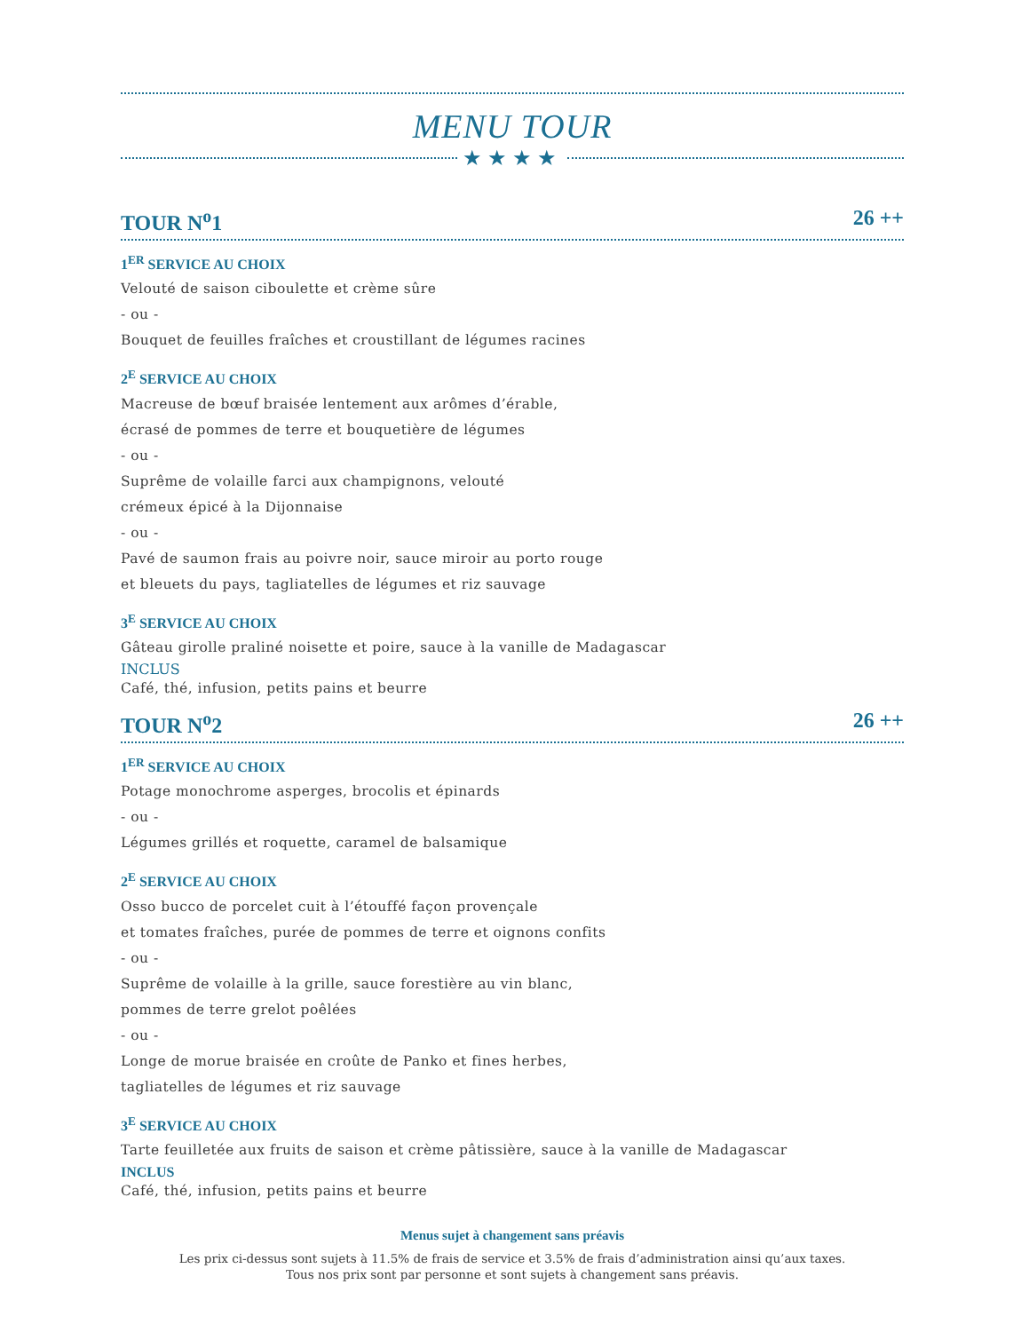MENU TOUR
★★★★
TOUR N<sup>o</sup>1 26 ++
1<sup>ER</sup> SERVICE AU CHOIX
Velouté de saison ciboulette et crème sûre
- ou -
Bouquet de feuilles fraîches et croustillant de légumes racines
2<sup>E</sup> SERVICE AU CHOIX
Macreuse de bœuf braisée lentement aux arômes d’érable,
écrasé de pommes de terre et bouquetière de légumes
- ou -
Suprême de volaille farci aux champignons, velouté
crémeux épicé à la Dijonnaise
- ou -
Pavé de saumon frais au poivre noir, sauce miroir au porto rouge
et bleuets du pays, tagliatelles de légumes et riz sauvage
3<sup>E</sup> SERVICE AU CHOIX
Gâteau girolle praliné noisette et poire, sauce à la vanille de Madagascar
INCLUS
Café, thé, infusion, petits pains et beurre
TOUR N<sup>o</sup>2 26 ++
1<sup>ER</sup> SERVICE AU CHOIX
Potage monochrome asperges, brocolis et épinards
- ou -
Légumes grillés et roquette, caramel de balsamique
2<sup>E</sup> SERVICE AU CHOIX
Osso bucco de porcelet cuit à l’étouffé façon provençale
et tomates fraîches, purée de pommes de terre et oignons confits
- ou -
Suprême de volaille à la grille, sauce forestière au vin blanc,
pommes de terre grelot poêlées
- ou -
Longe de morue braisée en croûte de Panko et fines herbes,
tagliatelles de légumes et riz sauvage
3<sup>E</sup> SERVICE AU CHOIX
Tarte feuilletée aux fruits de saison et crème pâtissière, sauce à la vanille de Madagascar
INCLUS
Café, thé, infusion, petits pains et beurre
Menus sujet à changement sans préavis
Les prix ci-dessus sont sujets à 11.5% de frais de service et 3.5% de frais d’administration ainsi qu’aux taxes.
Tous nos prix sont par personne et sont sujets à changement sans préavis.